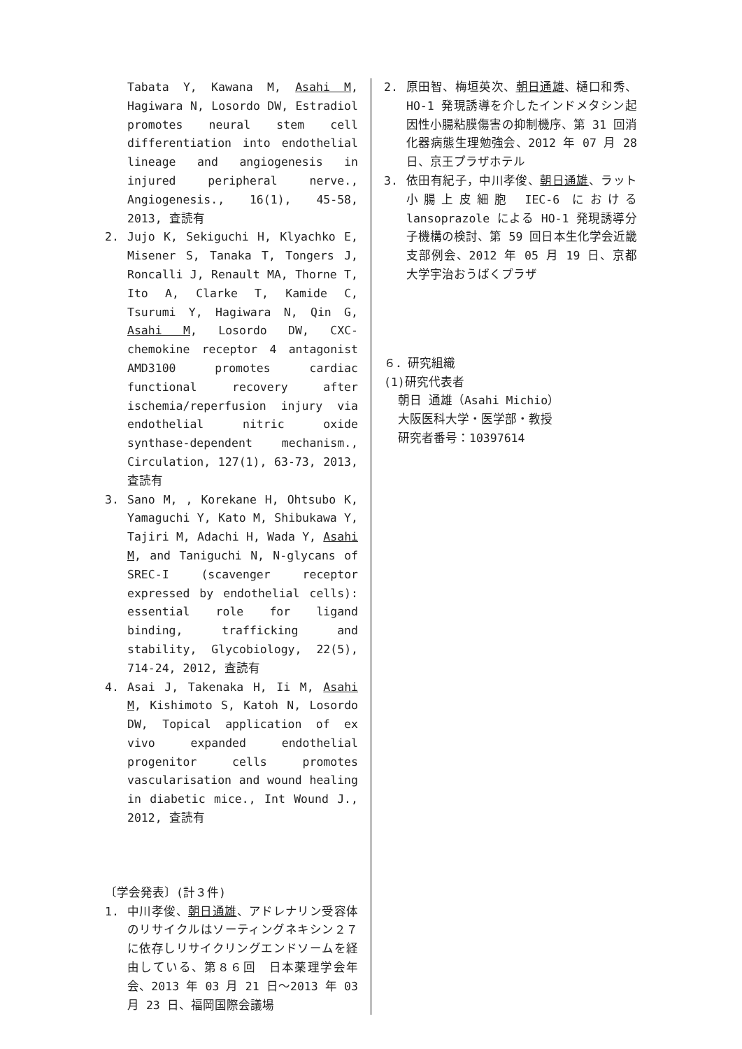Tabata Y, Kawana M, Asahi M, Hagiwara N, Losordo DW, Estradiol promotes neural stem cell differentiation into endothelial lineage and angiogenesis in injured peripheral nerve., Angiogenesis., 16(1), 45-58, 2013, 査読有
2. Jujo K, Sekiguchi H, Klyachko E, Misener S, Tanaka T, Tongers J, Roncalli J, Renault MA, Thorne T, Ito A, Clarke T, Kamide C, Tsurumi Y, Hagiwara N, Qin G, Asahi M, Losordo DW, CXC-chemokine receptor 4 antagonist AMD3100 promotes cardiac functional recovery after ischemia/reperfusion injury via endothelial nitric oxide synthase-dependent mechanism., Circulation, 127(1), 63-73, 2013, 査読有
3. Sano M, , Korekane H, Ohtsubo K, Yamaguchi Y, Kato M, Shibukawa Y, Tajiri M, Adachi H, Wada Y, Asahi M, and Taniguchi N, N-glycans of SREC-I (scavenger receptor expressed by endothelial cells): essential role for ligand binding, trafficking and stability, Glycobiology, 22(5), 714-24, 2012, 査読有
4. Asai J, Takenaka H, Ii M, Asahi M, Kishimoto S, Katoh N, Losordo DW, Topical application of ex vivo expanded endothelial progenitor cells promotes vascularisation and wound healing in diabetic mice., Int Wound J., 2012, 査読有
〔学会発表〕(計３件)
1. 中川孝俊、朝日通雄、アドレナリン受容体のリサイクルはソーティングネキシン２７に依存しリサイクリングエンドソームを経由している、第８６回　日本薬理学会年会、2013 年 03 月 21 日～2013 年 03 月 23 日、福岡国際会議場
2. 原田智、梅垣英次、朝日通雄、樋口和秀、HO-1 発現誘導を介したインドメタシン起因性小腸粘膜傷害の抑制機序、第 31 回消化器病態生理勉強会、2012 年 07 月 28 日、京王プラザホテル
3. 依田有紀子，中川孝俊、朝日通雄、ラット小腸上皮細胞 IEC-6 における lansoprazole による HO-1 発現誘導分子機構の検討、第 59 回日本生化学会近畿支部例会、2012 年 05 月 19 日、京都大学宇治おうばくプラザ
６．研究組織
(1)研究代表者
朝日 通雄（Asahi Michio）
大阪医科大学・医学部・教授
研究者番号：10397614